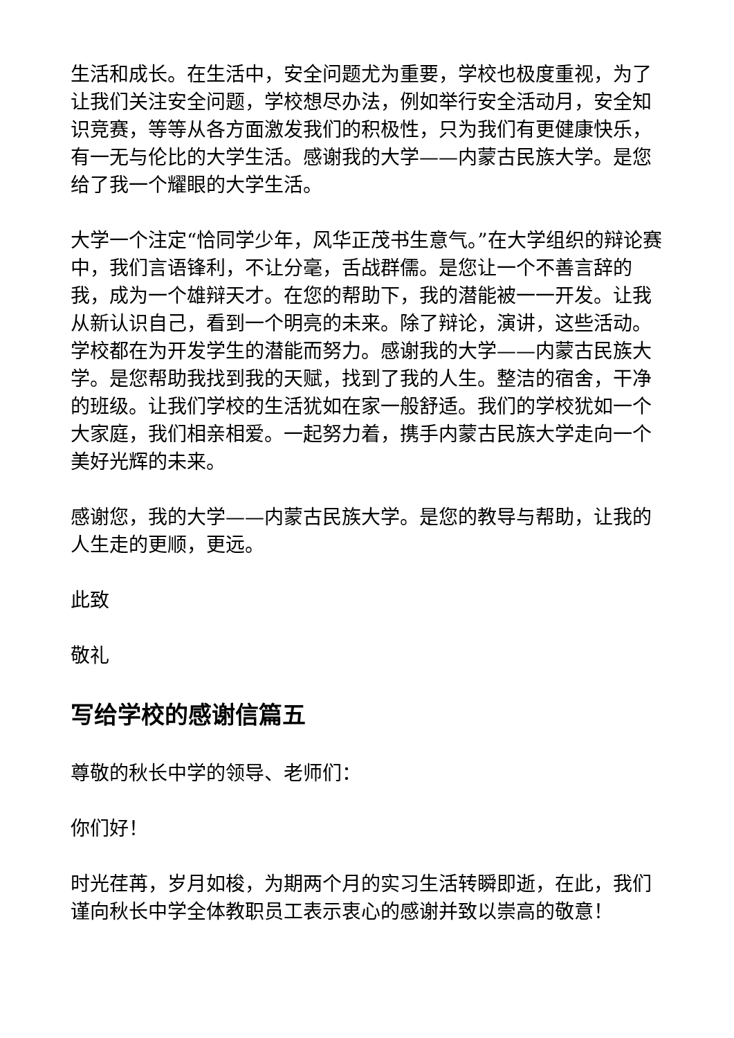生活和成长。在生活中，安全问题尤为重要，学校也极度重视，为了让我们关注安全问题，学校想尽办法，例如举行安全活动月，安全知识竞赛，等等从各方面激发我们的积极性，只为我们有更健康快乐，有一无与伦比的大学生活。感谢我的大学——内蒙古民族大学。是您给了我一个耀眼的大学生活。
大学一个注定“恰同学少年，风华正茂书生意气。”在大学组织的辩论赛中，我们言语锋利，不让分毫，舌战群儒。是您让一个不善言辞的我，成为一个雄辩天才。在您的帮助下，我的潜能被一一开发。让我从新认识自己，看到一个明亮的未来。除了辩论，演讲，这些活动。学校都在为开发学生的潜能而努力。感谢我的大学——内蒙古民族大学。是您帮助我找到我的天赋，找到了我的人生。整洁的宿舍，干净的班级。让我们学校的生活犹如在家一般舒适。我们的学校犹如一个大家庭，我们相亲相爱。一起努力着，携手内蒙古民族大学走向一个美好光辉的未来。
感谢您，我的大学——内蒙古民族大学。是您的教导与帮助，让我的人生走的更顺，更远。
此致
敬礼
写给学校的感谢信篇五
尊敬的秋长中学的领导、老师们：
你们好！
时光荏苒，岁月如梭，为期两个月的实习生活转瞬即逝，在此，我们谨向秋长中学全体教职员工表示衷心的感谢并致以崇高的敬意！